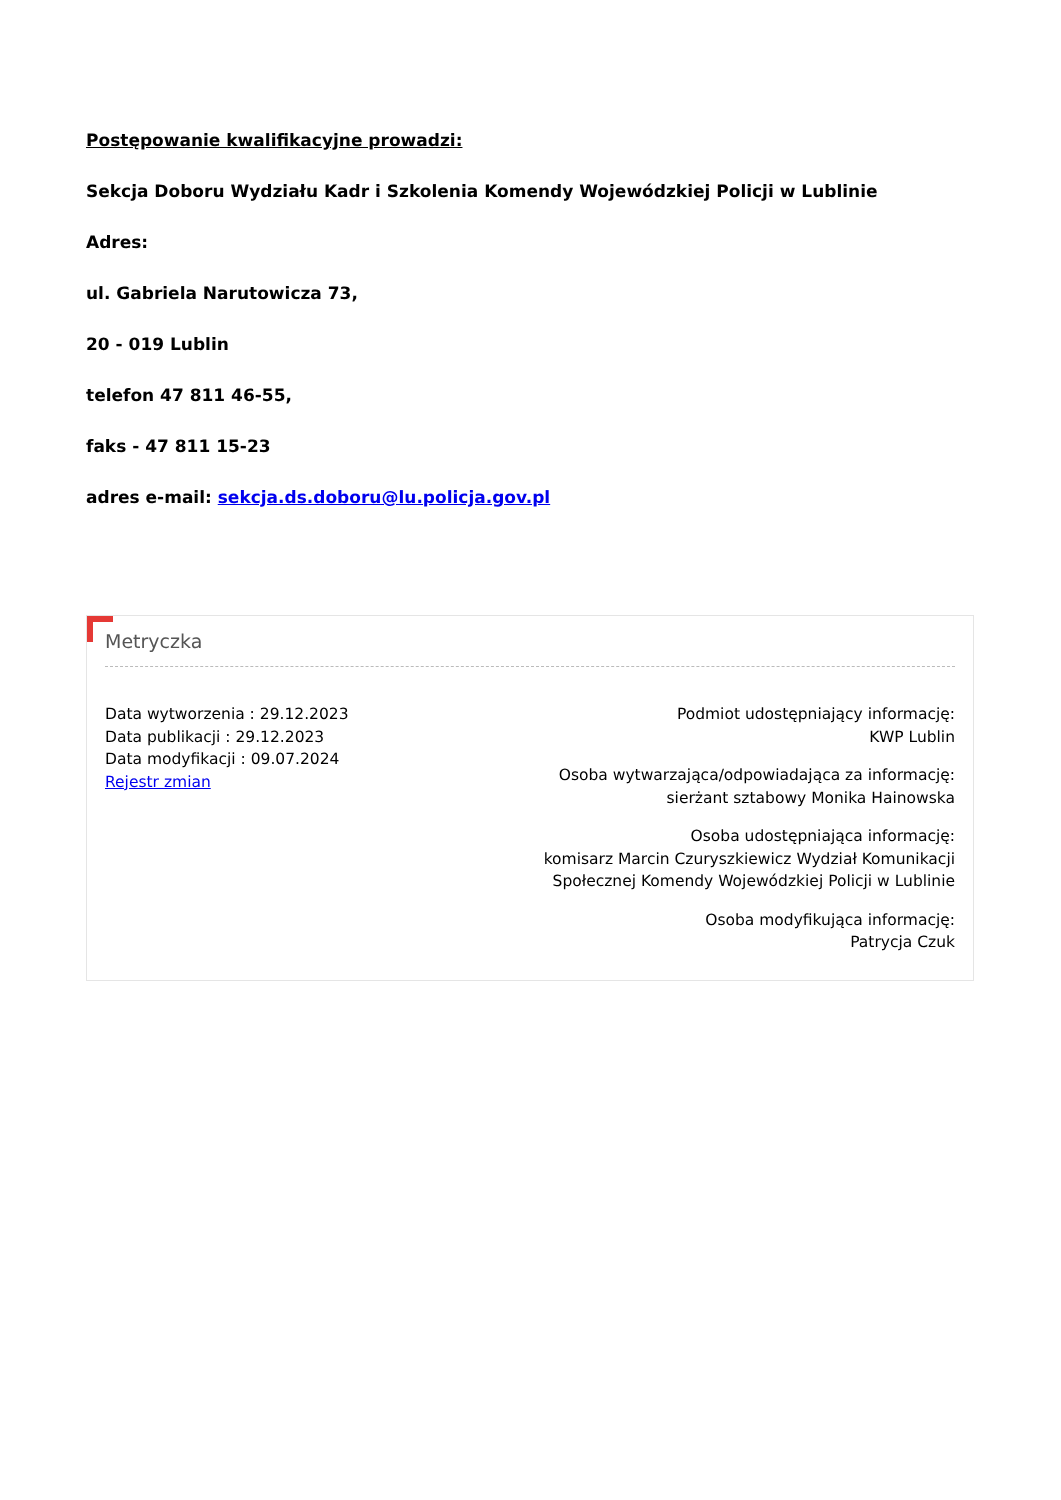Postępowanie kwalifikacyjne prowadzi:
Sekcja Doboru Wydziału Kadr i Szkolenia Komendy Wojewódzkiej Policji w Lublinie
Adres:
ul. Gabriela Narutowicza 73,
20 - 019 Lublin
telefon 47 811 46-55,
faks - 47 811 15-23
adres e-mail: sekcja.ds.doboru@lu.policja.gov.pl
Metryczka
Data wytworzenia : 29.12.2023
Data publikacji : 29.12.2023
Data modyfikacji : 09.07.2024
Rejestr zmian
Podmiot udostępniający informację:
KWP Lublin
Osoba wytwarzająca/odpowiadająca za informację:
sierżant sztabowy Monika Hainowska
Osoba udostępniająca informację:
komisarz Marcin Czuryszkiewicz Wydział Komunikacji Społecznej Komendy Wojewódzkiej Policji w Lublinie
Osoba modyfikująca informację:
Patrycja Czuk